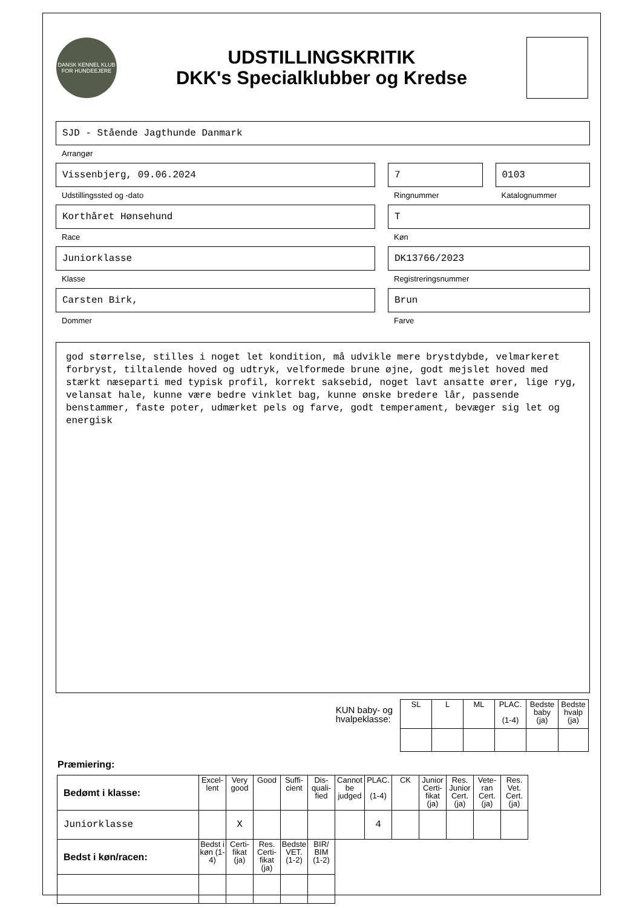DANSK KENNEL KLUB
FOR HUNDEEJERE
UDSTILLINGSKRITIK
DKK's Specialklubber og Kredse
SJD - Stående Jagthunde Danmark
Arrangør
Vissenbjerg, 09.06.2024
Udstillingssted og -dato
7
Ringnummer
0103
Katalognummer
Korthåret Hønsehund
Race
T
Køn
Juniorklasse
Klasse
DK13766/2023
Registreringsnummer
Carsten Birk,
Dommer
Brun
Farve
god størrelse, stilles i noget let kondition, må udvikle mere brystdybde, velmarkeret forbryst, tiltalende hoved og udtryk, velformede brune øjne, godt mejslet hoved med stærkt næseparti med typisk profil, korrekt saksebid, noget lavt ansatte ører, lige ryg, velansat hale, kunne være bedre vinklet bag, kunne ønske bredere lår, passende benstammer, faste poter, udmærket pels og farve, godt temperament, bevæger sig let og energisk
KUN baby- og
hvalpeklasse:
| SL | L | ML | PLAC. (1-4) | Bedste baby (ja) | Bedste hvalp (ja) |
| --- | --- | --- | --- | --- | --- |
Præmiering:
| Bedømt i klasse: | Excel-lent | Very good | Good | Suffi-cient | Dis-quali-fied | Cannot be judged | PLAC. (1-4) | CK | Junior Certi-fikat (ja) | Res. Junior Cert. (ja) | Vete-ran Cert. (ja) | Res. Vet. Cert. (ja) |
| --- | --- | --- | --- | --- | --- | --- | --- | --- | --- | --- | --- | --- |
| Juniorklasse | | X | | | | | 4 | | | | | |
| Bedst i køn/racen: | Bedst i køn (1-4) | Certi-fikat (ja) | Res. Certi-fikat (ja) | Bedste VET. (1-2) | BIR/ BIM (1-2) | | | | | | | |